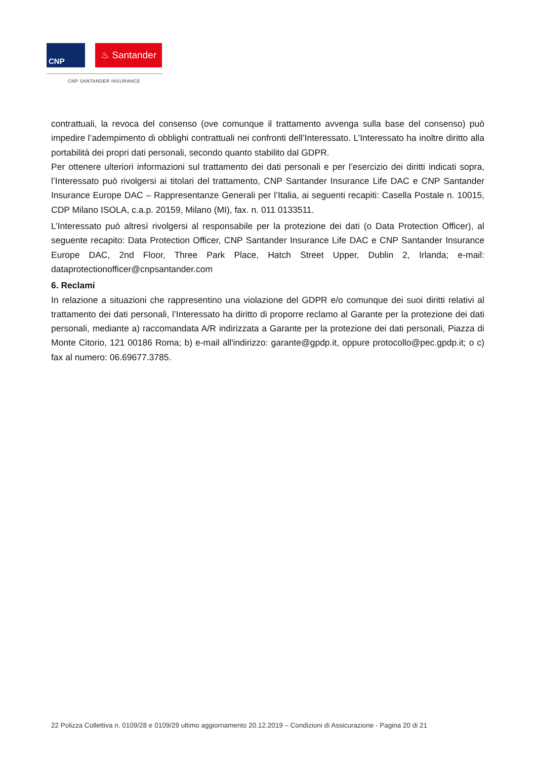CNP
♨ Santander
CNP SANTANDER INSURANCE
contrattuali, la revoca del consenso (ove comunque il trattamento avvenga sulla base del consenso) può impedire l’adempimento di obblighi contrattuali nei confronti dell’Interessato. L’Interessato ha inoltre diritto alla portabilità dei propri dati personali, secondo quanto stabilito dal GDPR.
Per ottenere ulteriori informazioni sul trattamento dei dati personali e per l’esercizio dei diritti indicati sopra, l’Interessato può rivolgersi ai titolari del trattamento, CNP Santander Insurance Life DAC e CNP Santander Insurance Europe DAC – Rappresentanze Generali per l’Italia, ai seguenti recapiti: Casella Postale n. 10015, CDP Milano ISOLA, c.a.p. 20159, Milano (MI), fax. n. 011 0133511.
L’Interessato può altresì rivolgersi al responsabile per la protezione dei dati (o Data Protection Officer), al seguente recapito: Data Protection Officer, CNP Santander Insurance Life DAC e CNP Santander Insurance Europe DAC, 2nd Floor, Three Park Place, Hatch Street Upper, Dublin 2, Irlanda; e-mail: dataprotectionofficer@cnpsantander.com
6. Reclami
In relazione a situazioni che rappresentino una violazione del GDPR e/o comunque dei suoi diritti relativi al trattamento dei dati personali, l’Interessato ha diritto di proporre reclamo al Garante per la protezione dei dati personali, mediante a) raccomandata A/R indirizzata a Garante per la protezione dei dati personali, Piazza di Monte Citorio, 121 00186 Roma; b) e-mail all'indirizzo: garante@gpdp.it, oppure protocollo@pec.gpdp.it; o c) fax al numero: 06.69677.3785.
22 Polizza Collettiva n. 0109/28 e 0109/29 ultimo aggiornamento 20.12.2019 – Condizioni di Assicurazione - Pagina 20 di 21